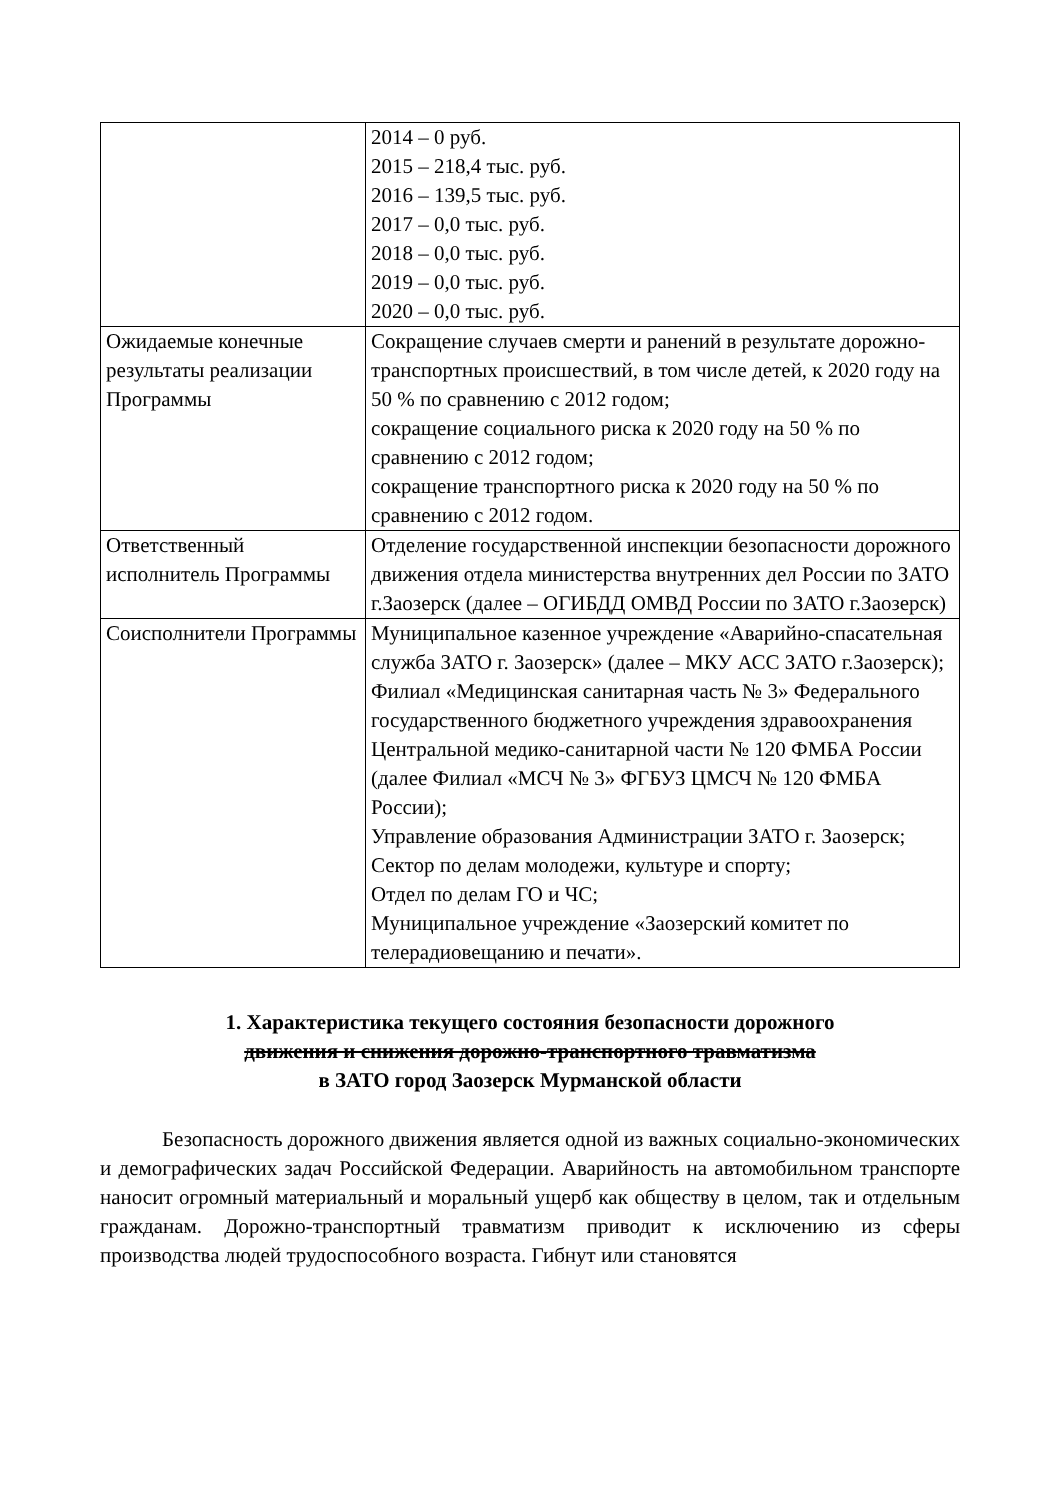| | 2014 – 0 руб. 2015 – 218,4 тыс. руб. 2016 – 139,5 тыс. руб. 2017 – 0,0 тыс. руб. 2018 – 0,0 тыс. руб. 2019 – 0,0 тыс. руб. 2020 – 0,0 тыс. руб. |
| Ожидаемые конечные результаты реализации Программы | Сокращение случаев смерти и ранений в результате дорожно-транспортных происшествий, в том числе детей, к 2020 году на 50 % по сравнению с 2012 годом; сокращение социального риска к 2020 году на 50 % по сравнению с 2012 годом; сокращение транспортного риска к 2020 году на 50 % по сравнению с 2012 годом. |
| Ответственный исполнитель Программы | Отделение государственной инспекции безопасности дорожного движения отдела министерства внутренних дел России по ЗАТО г.Заозерск (далее – ОГИБДД ОМВД России по ЗАТО г.Заозерск) |
| Соисполнители Программы | Муниципальное казенное учреждение «Аварийно-спасательная служба ЗАТО г. Заозерск» (далее – МКУ АСС ЗАТО г.Заозерск); Филиал «Медицинская санитарная часть № 3» Федерального государственного бюджетного учреждения здравоохранения Центральной медико-санитарной части № 120 ФМБА России (далее Филиал «МСЧ № 3» ФГБУЗ ЦМСЧ № 120 ФМБА России); Управление образования Администрации ЗАТО г. Заозерск; Сектор по делам молодежи, культуре и спорту; Отдел по делам ГО и ЧС; Муниципальное учреждение «Заозерский комитет по телерадиовещанию и печати». |
1. Характеристика текущего состояния безопасности дорожного
движения и снижения дорожно-транспортного травматизма
в ЗАТО город Заозерск Мурманской области
Безопасность дорожного движения является одной из важных социально-экономических и демографических задач Российской Федерации. Аварийность на автомобильном транспорте наносит огромный материальный и моральный ущерб как обществу в целом, так и отдельным гражданам. Дорожно-транспортный травматизм приводит к исключению из сферы производства людей трудоспособного возраста. Гибнут или становятся